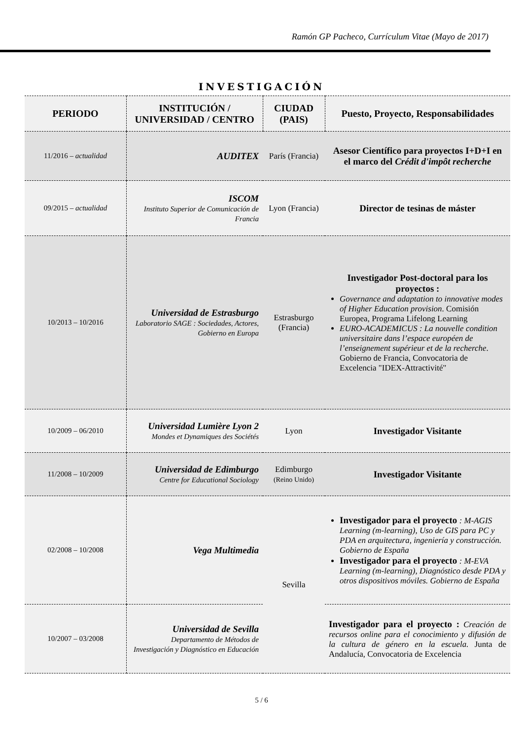Ramón GP Pacheco, Currículum Vitae (Mayo de 2017)
INVESTIGACIÓN
| PERIODO | INSTITUCIÓN / UNIVERSIDAD / CENTRO | CIUDAD (PAIS) | Puesto, Proyecto, Responsabilidades |
| --- | --- | --- | --- |
| 11/2016 – actualidad | AUDITEX | París (Francia) | Asesor Científico para proyectos I+D+I en el marco del Crédit d'impôt recherche |
| 09/2015 – actualidad | ISCOM Instituto Superior de Comunicación de Francia | Lyon (Francia) | Director de tesinas de máster |
| 10/2013 – 10/2016 | Universidad de Estrasburgo Laboratorio SAGE : Sociedades, Actores, Gobierno en Europa | Estrasburgo (Francia) | Investigador Post-doctoral para los proyectos : Governance and adaptation to innovative modes of Higher Education provision . Comisión Europea, Programa Lifelong Learning EURO-ACADEMICUS : La nouvelle condition universitaire dans l’espace européen de l’enseignement supérieur et de la recherche . Gobierno de Francia, Convocatoria de Excelencia "IDEX-Attractivité" |
| 10/2009 – 06/2010 | Universidad Lumière Lyon 2 Mondes et Dynamiques des Sociétés | Lyon | Investigador Visitante |
| 11/2008 – 10/2009 | Universidad de Edimburgo Centre for Educational Sociology | Edimburgo (Reino Unido) | Investigador Visitante |
| 02/2008 – 10/2008 | Vega Multimedia | Sevilla | Investigador para el proyecto : M-AGIS Learning (m-learning), Uso de GIS para PC y PDA en arquitectura, ingeniería y construcción. Gobierno de España Investigador para el proyecto : M-EVA Learning (m-learning), Diagnóstico desde PDA y otros dispositivos móviles. Gobierno de España |
| 10/2007 – 03/2008 | Universidad de Sevilla Departamento de Métodos de Investigación y Diagnóstico en Educación | | Investigador para el proyecto : Creación de recursos online para el conocimiento y difusión de la cultura de género en la escuela. Junta de Andalucía, Convocatoria de Excelencia |
5 / 6